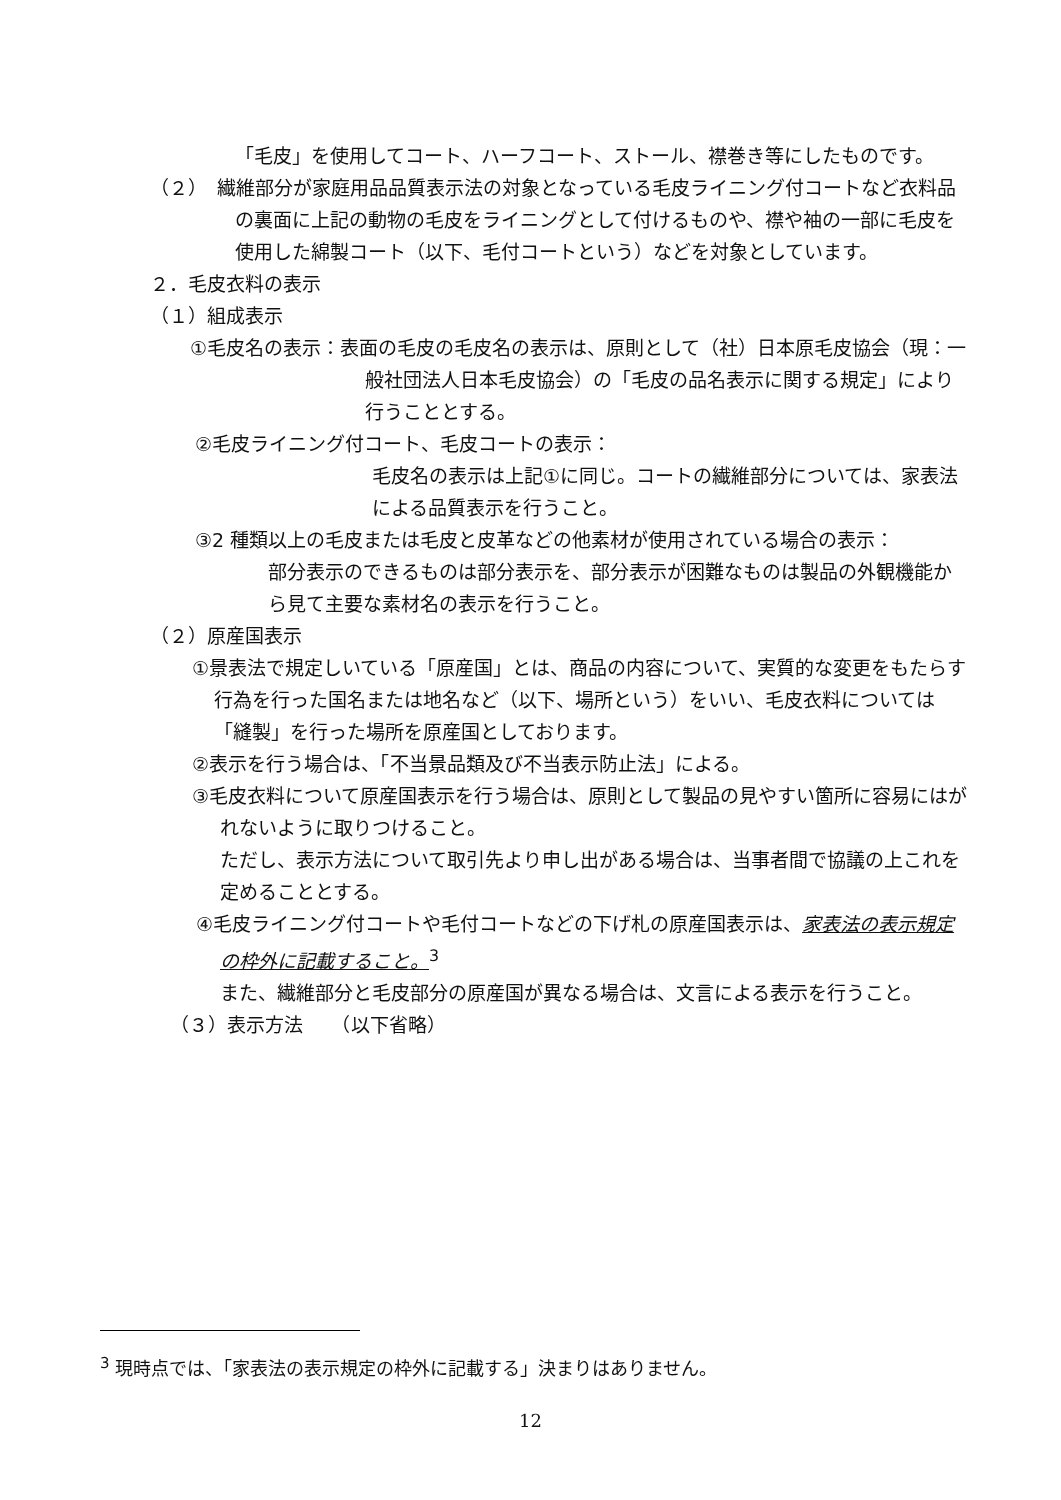「毛皮」を使用してコート、ハーフコート、ストール、襟巻き等にしたものです。
（２）　繊維部分が家庭用品品質表示法の対象となっている毛皮ライニング付コートなど衣料品の裏面に上記の動物の毛皮をライニングとして付けるものや、襟や袖の一部に毛皮を使用した綿製コート（以下、毛付コートという）などを対象としています。
２．毛皮衣料の表示
（１）組成表示
①毛皮名の表示：表面の毛皮の毛皮名の表示は、原則として（社）日本原毛皮協会（現：一般社団法人日本毛皮協会）の「毛皮の品名表示に関する規定」により行うこととする。
②毛皮ライニング付コート、毛皮コートの表示：
毛皮名の表示は上記①に同じ。コートの繊維部分については、家表法による品質表示を行うこと。
③2 種類以上の毛皮または毛皮と皮革などの他素材が使用されている場合の表示：
部分表示のできるものは部分表示を、部分表示が困難なものは製品の外観機能から見て主要な素材名の表示を行うこと。
（２）原産国表示
①景表法で規定しいている「原産国」とは、商品の内容について、実質的な変更をもたらす行為を行った国名または地名など（以下、場所という）をいい、毛皮衣料については「縫製」を行った場所を原産国としております。
②表示を行う場合は、「不当景品類及び不当表示防止法」による。
③毛皮衣料について原産国表示を行う場合は、原則として製品の見やすい箇所に容易にはがれないように取りつけること。
ただし、表示方法について取引先より申し出がある場合は、当事者間で協議の上これを定めることとする。
④毛皮ライニング付コートや毛付コートなどの下げ札の原産国表示は、家表法の表示規定の枠外に記載すること。<sup>3</sup>
また、繊維部分と毛皮部分の原産国が異なる場合は、文言による表示を行うこと。
（３）表示方法　　（以下省略）
<sup>3</sup> 現時点では、「家表法の表示規定の枠外に記載する」決まりはありません。
12